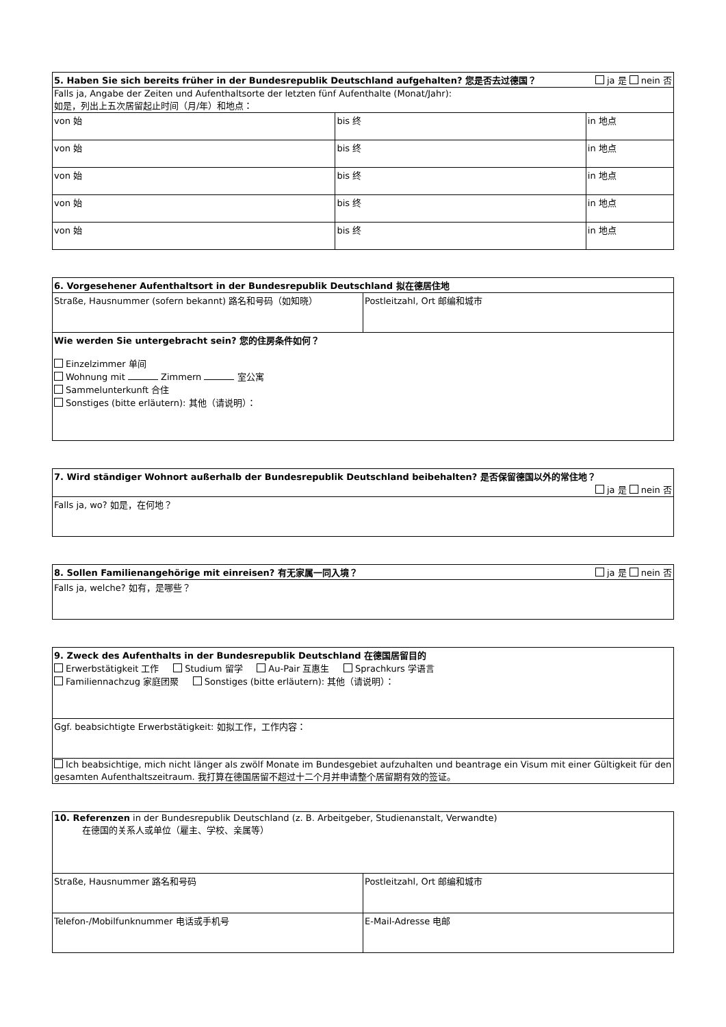| 5. Haben Sie sich bereits früher in der Bundesrepublik Deutschland aufgehalten? 您是否去过德国？ | | ja 是 nein 否 |
| Falls ja, Angabe der Zeiten und Aufenthaltsorte der letzten fünf Aufenthalte (Monat/Jahr): 如是，列出上五次居留起止时间（月/年）和地点： | | |
| von 始 | bis 终 | in 地点 |
| von 始 | bis 终 | in 地点 |
| von 始 | bis 终 | in 地点 |
| von 始 | bis 终 | in 地点 |
| von 始 | bis 终 | in 地点 |
| 6. Vorgesehener Aufenthaltsort in der Bundesrepublik Deutschland 拟在德居住地 | |
| Straße, Hausnummer (sofern bekannt) 路名和号码（如知晓） | Postleitzahl, Ort 邮编和城市 |
| Wie werden Sie untergebracht sein? 您的住房条件如何？ Einzelzimmer 单间 Wohnung mit Zimmern 室公寓 Sammelunterkunft 合住 Sonstiges (bitte erläutern): 其他（请说明）： | |
| 7. Wird ständiger Wohnort außerhalb der Bundesrepublik Deutschland beibehalten? 是否保留德国以外的常住地？ ja 是 nein 否 |
| Falls ja, wo? 如是，在何地？ |
| 8. Sollen Familienangehörige mit einreisen? 有无家属一同入境？ | ja 是 nein 否 |
| Falls ja, welche? 如有，是哪些？ | |
| 9. Zweck des Aufenthalts in der Bundesrepublik Deutschland 在德国居留目的 Erwerbstätigkeit 工作 Studium 留学 Au-Pair 互惠生 Sprachkurs 学语言 Familiennachzug 家庭团聚 Sonstiges (bitte erläutern): 其他（请说明）： |
| Ggf. beabsichtigte Erwerbstätigkeit: 如拟工作，工作内容： |
| Ich beabsichtige, mich nicht länger als zwölf Monate im Bundesgebiet aufzuhalten und beantrage ein Visum mit einer Gültigkeit für den gesamten Aufenthaltszeitraum. 我打算在德国居留不超过十二个月并申请整个居留期有效的签证。 |
| 10. Referenzen in der Bundesrepublik Deutschland (z. B. Arbeitgeber, Studienanstalt, Verwandte) 在德国的关系人或单位（雇主、学校、亲属等） | |
| Straße, Hausnummer 路名和号码 | Postleitzahl, Ort 邮编和城市 |
| Telefon-/Mobilfunknummer 电话或手机号 | E-Mail-Adresse 电邮 |